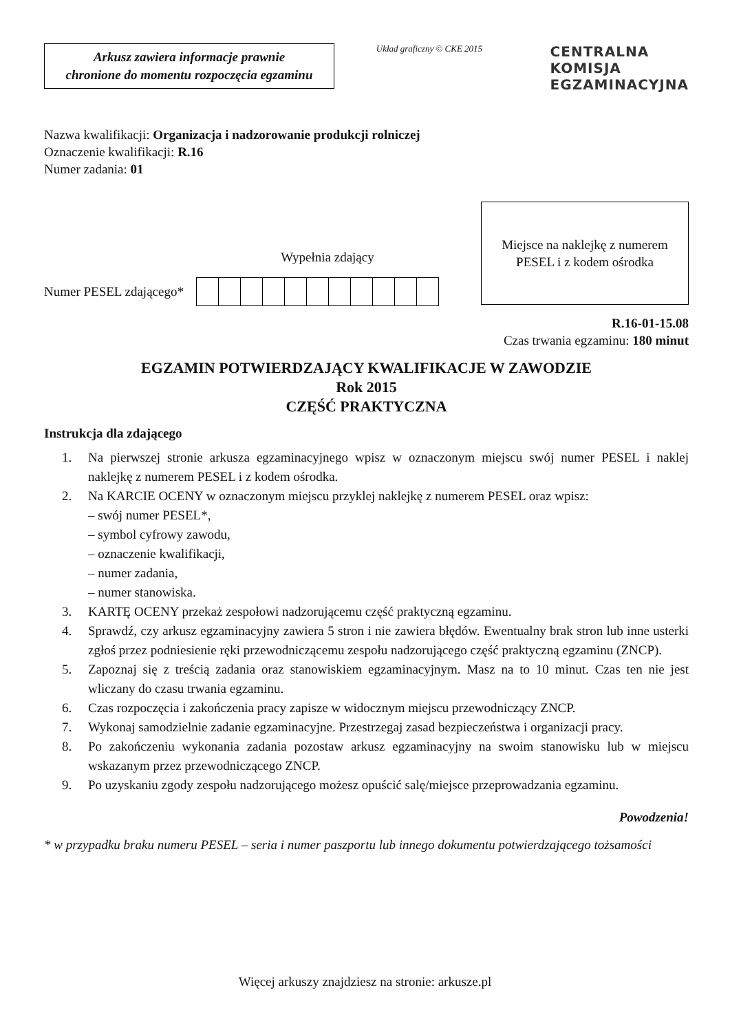Arkusz zawiera informacje prawnie
chronione do momentu rozpoczęcia egzaminu
Układ graficzny © CKE 2015
CENTRALNA
KOMISJA
EGZAMINACYJNA
Nazwa kwalifikacji: Organizacja i nadzorowanie produkcji rolniczej
Oznaczenie kwalifikacji: R.16
Numer zadania: 01
Wypełnia zdający
Numer PESEL zdającego*
Miejsce na naklejkę z numerem
PESEL i z kodem ośrodka
R.16-01-15.08
Czas trwania egzaminu: 180 minut
EGZAMIN POTWIERDZAJĄCY KWALIFIKACJE W ZAWODZIE
Rok 2015
CZĘŚĆ PRAKTYCZNA
Instrukcja dla zdającego
1. Na pierwszej stronie arkusza egzaminacyjnego wpisz w oznaczonym miejscu swój numer PESEL i naklej naklejkę z numerem PESEL i z kodem ośrodka.
2. Na KARCIE OCENY w oznaczonym miejscu przyklej naklejkę z numerem PESEL oraz wpisz:
– swój numer PESEL*,
– symbol cyfrowy zawodu,
– oznaczenie kwalifikacji,
– numer zadania,
– numer stanowiska.
3. KARTĘ OCENY przekaż zespołowi nadzorującemu część praktyczną egzaminu.
4. Sprawdź, czy arkusz egzaminacyjny zawiera 5 stron i nie zawiera błędów. Ewentualny brak stron lub inne usterki zgłoś przez podniesienie ręki przewodniczącemu zespołu nadzorującego część praktyczną egzaminu (ZNCP).
5. Zapoznaj się z treścią zadania oraz stanowiskiem egzaminacyjnym. Masz na to 10 minut. Czas ten nie jest wliczany do czasu trwania egzaminu.
6. Czas rozpoczęcia i zakończenia pracy zapisze w widocznym miejscu przewodniczący ZNCP.
7. Wykonaj samodzielnie zadanie egzaminacyjne. Przestrzegaj zasad bezpieczeństwa i organizacji pracy.
8. Po zakończeniu wykonania zadania pozostaw arkusz egzaminacyjny na swoim stanowisku lub w miejscu wskazanym przez przewodniczącego ZNCP.
9. Po uzyskaniu zgody zespołu nadzorującego możesz opuścić salę/miejsce przeprowadzania egzaminu.
Powodzenia!
* w przypadku braku numeru PESEL – seria i numer paszportu lub innego dokumentu potwierdzającego tożsamości
Więcej arkuszy znajdziesz na stronie: arkusze.pl